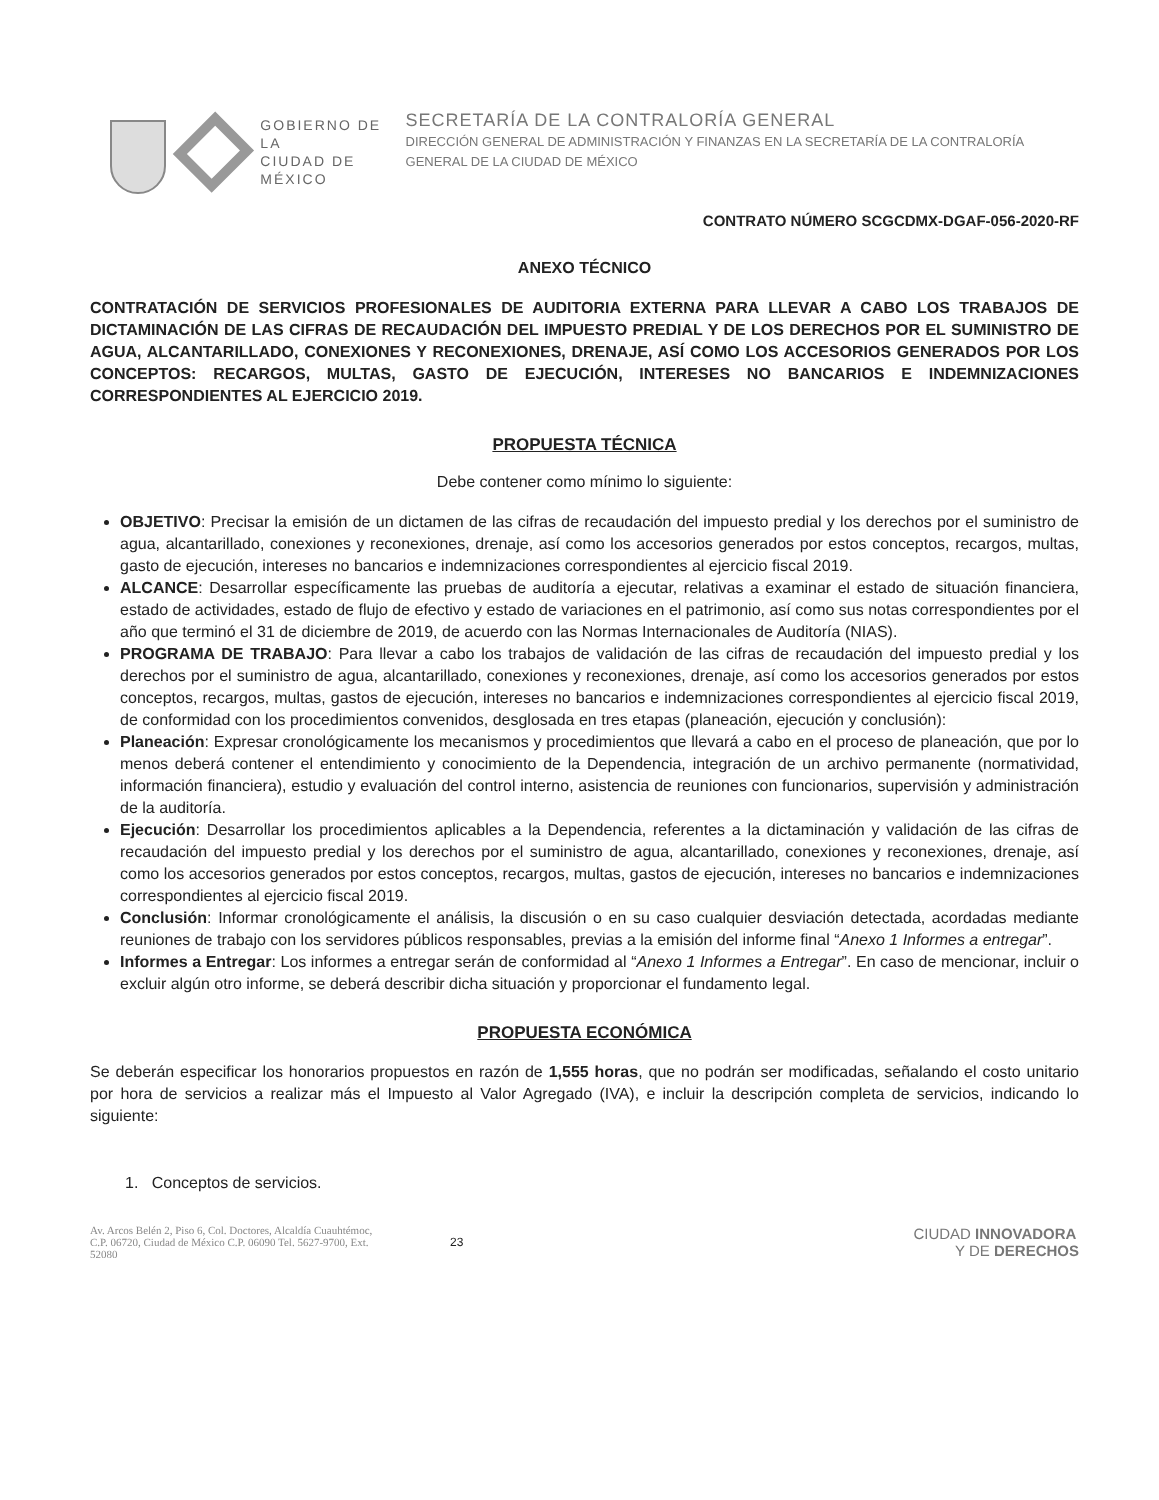GOBIERNO DE LA
CIUDAD DE MÉXICO
SECRETARÍA DE LA CONTRALORÍA GENERAL
DIRECCIÓN GENERAL DE ADMINISTRACIÓN Y FINANZAS EN LA SECRETARÍA DE LA CONTRALORÍA GENERAL DE LA CIUDAD DE MÉXICO
CONTRATO NÚMERO SCGCDMX-DGAF-056-2020-RF
ANEXO TÉCNICO
CONTRATACIÓN DE SERVICIOS PROFESIONALES DE AUDITORIA EXTERNA PARA LLEVAR A CABO LOS TRABAJOS DE DICTAMINACIÓN DE LAS CIFRAS DE RECAUDACIÓN DEL IMPUESTO PREDIAL Y DE LOS DERECHOS POR EL SUMINISTRO DE AGUA, ALCANTARILLADO, CONEXIONES Y RECONEXIONES, DRENAJE, ASÍ COMO LOS ACCESORIOS GENERADOS POR LOS CONCEPTOS: RECARGOS, MULTAS, GASTO DE EJECUCIÓN, INTERESES NO BANCARIOS E INDEMNIZACIONES CORRESPONDIENTES AL EJERCICIO 2019.
PROPUESTA TÉCNICA
Debe contener como mínimo lo siguiente:
OBJETIVO: Precisar la emisión de un dictamen de las cifras de recaudación del impuesto predial y los derechos por el suministro de agua, alcantarillado, conexiones y reconexiones, drenaje, así como los accesorios generados por estos conceptos, recargos, multas, gasto de ejecución, intereses no bancarios e indemnizaciones correspondientes al ejercicio fiscal 2019.
ALCANCE: Desarrollar específicamente las pruebas de auditoría a ejecutar, relativas a examinar el estado de situación financiera, estado de actividades, estado de flujo de efectivo y estado de variaciones en el patrimonio, así como sus notas correspondientes por el año que terminó el 31 de diciembre de 2019, de acuerdo con las Normas Internacionales de Auditoría (NIAS).
PROGRAMA DE TRABAJO: Para llevar a cabo los trabajos de validación de las cifras de recaudación del impuesto predial y los derechos por el suministro de agua, alcantarillado, conexiones y reconexiones, drenaje, así como los accesorios generados por estos conceptos, recargos, multas, gastos de ejecución, intereses no bancarios e indemnizaciones correspondientes al ejercicio fiscal 2019, de conformidad con los procedimientos convenidos, desglosada en tres etapas (planeación, ejecución y conclusión):
Planeación: Expresar cronológicamente los mecanismos y procedimientos que llevará a cabo en el proceso de planeación, que por lo menos deberá contener el entendimiento y conocimiento de la Dependencia, integración de un archivo permanente (normatividad, información financiera), estudio y evaluación del control interno, asistencia de reuniones con funcionarios, supervisión y administración de la auditoría.
Ejecución: Desarrollar los procedimientos aplicables a la Dependencia, referentes a la dictaminación y validación de las cifras de recaudación del impuesto predial y los derechos por el suministro de agua, alcantarillado, conexiones y reconexiones, drenaje, así como los accesorios generados por estos conceptos, recargos, multas, gastos de ejecución, intereses no bancarios e indemnizaciones correspondientes al ejercicio fiscal 2019.
Conclusión: Informar cronológicamente el análisis, la discusión o en su caso cualquier desviación detectada, acordadas mediante reuniones de trabajo con los servidores públicos responsables, previas a la emisión del informe final “Anexo 1 Informes a entregar”.
Informes a Entregar: Los informes a entregar serán de conformidad al “Anexo 1 Informes a Entregar”. En caso de mencionar, incluir o excluir algún otro informe, se deberá describir dicha situación y proporcionar el fundamento legal.
PROPUESTA ECONÓMICA
Se deberán especificar los honorarios propuestos en razón de 1,555 horas, que no podrán ser modificadas, señalando el costo unitario por hora de servicios a realizar más el Impuesto al Valor Agregado (IVA), e incluir la descripción completa de servicios, indicando lo siguiente:
1. Conceptos de servicios.
Av. Arcos Belén 2, Piso 6, Col. Doctores, Alcaldía Cuauhtémoc, C.P. 06720, Ciudad de México C.P. 06090 Tel. 5627-9700, Ext. 52080
23
CIUDAD INNOVADORA
Y DE DERECHOS